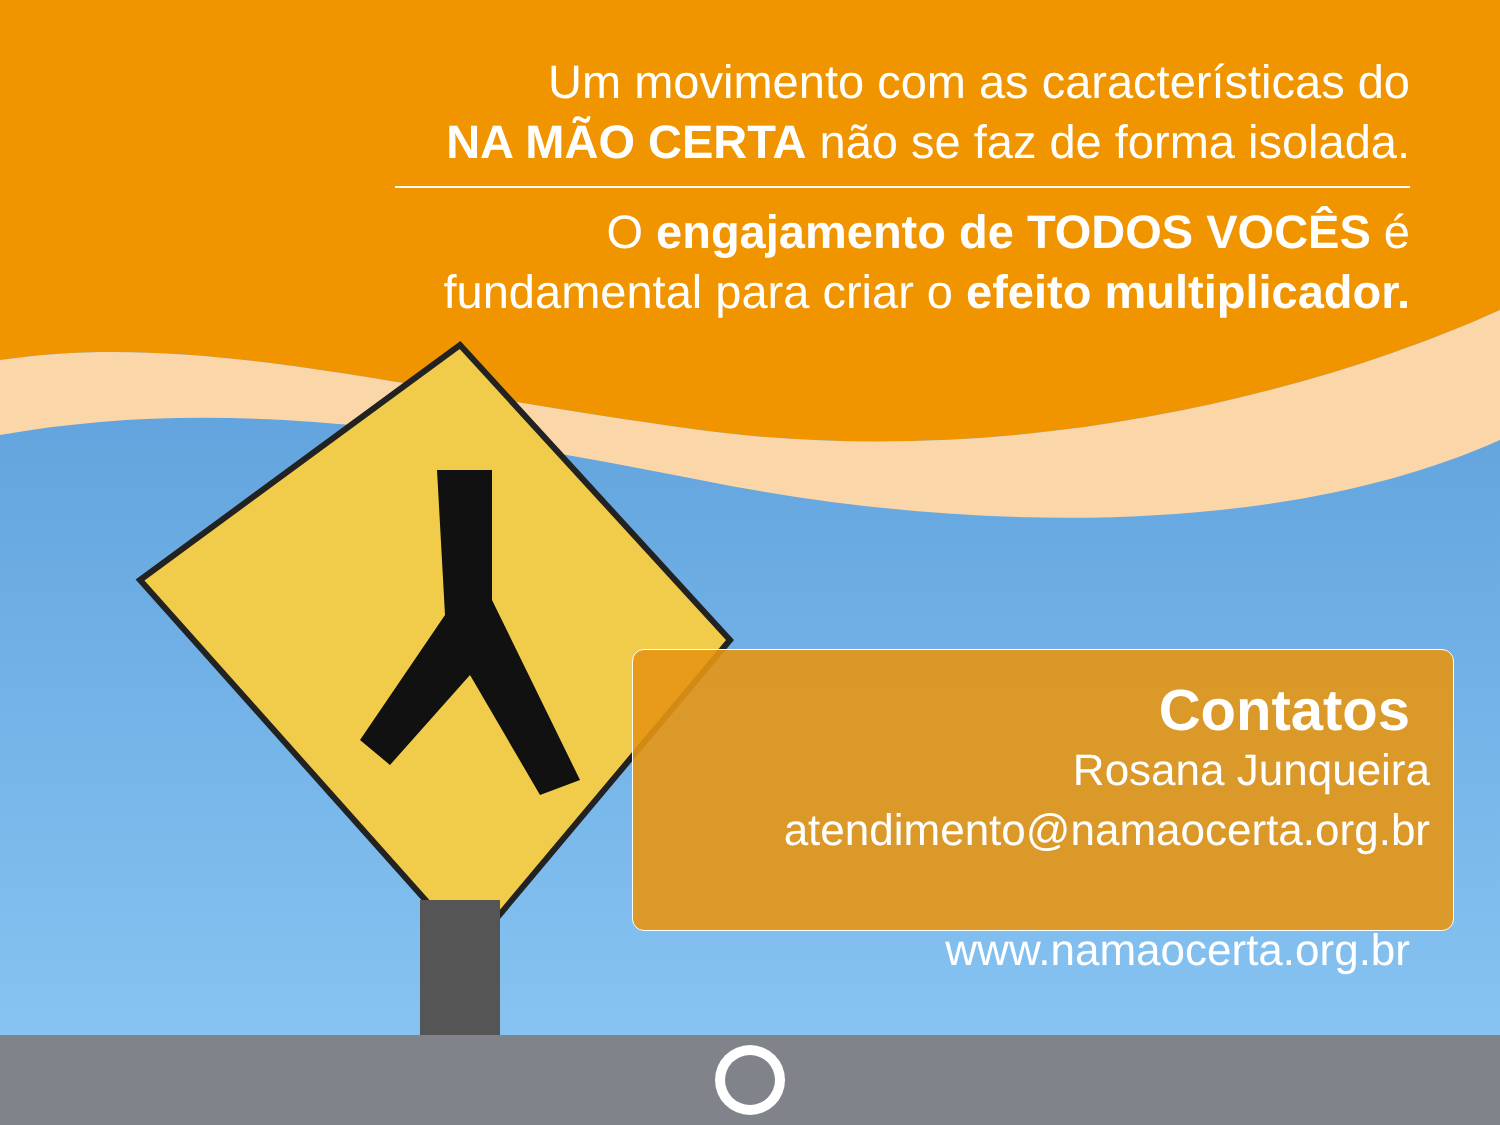Um movimento com as características do
NA MÃO CERTA não se faz de forma isolada.
O engajamento de TODOS VOCÊS é
fundamental para criar o efeito multiplicador.
Contatos
Rosana Junqueira
atendimento@namaocerta.org.br
www.namaocerta.org.br